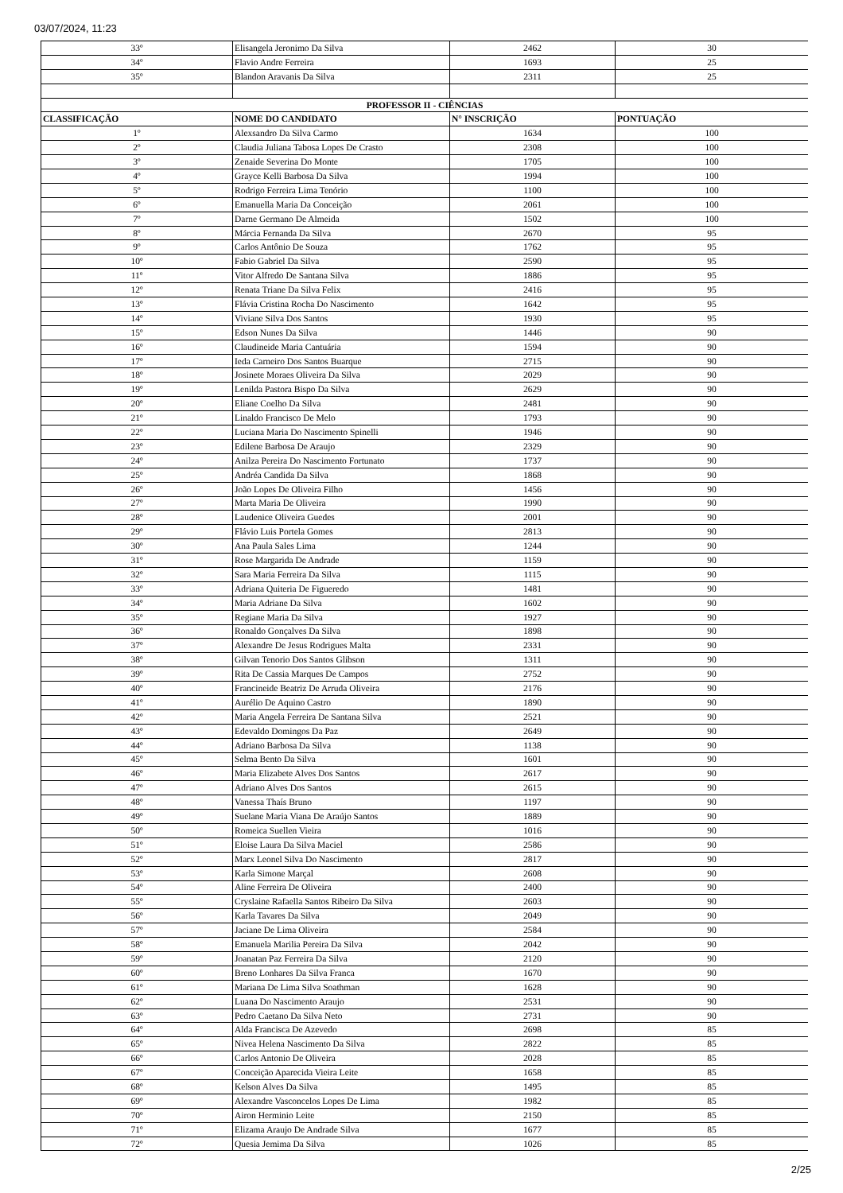03/07/2024, 11:23
| 33º | Elisangela Jeronimo Da Silva | 2462 | 30 |
| 34º | Flavio Andre Ferreira | 1693 | 25 |
| 35º | Blandon Aravanis Da Silva | 2311 | 25 |
| PROFESSOR II - CIÊNCIAS | | | |
| CLASSIFICAÇÃO | NOME DO CANDIDATO | N° INSCRIÇÃO | PONTUAÇÃO |
| 1º | Alexsandro Da Silva Carmo | 1634 | 100 |
| 2º | Claudia Juliana Tabosa Lopes De Crasto | 2308 | 100 |
| 3º | Zenaide Severina Do Monte | 1705 | 100 |
| 4º | Grayce Kelli Barbosa Da Silva | 1994 | 100 |
| 5º | Rodrigo Ferreira Lima Tenório | 1100 | 100 |
| 6º | Emanuella Maria Da Conceição | 2061 | 100 |
| 7º | Darne Germano De Almeida | 1502 | 100 |
| 8º | Márcia Fernanda Da Silva | 2670 | 95 |
| 9º | Carlos Antônio De Souza | 1762 | 95 |
| 10º | Fabio Gabriel Da Silva | 2590 | 95 |
| 11º | Vitor Alfredo De Santana Silva | 1886 | 95 |
| 12º | Renata Triane Da Silva Felix | 2416 | 95 |
| 13º | Flávia Cristina Rocha Do Nascimento | 1642 | 95 |
| 14º | Viviane Silva Dos Santos | 1930 | 95 |
| 15º | Edson Nunes Da Silva | 1446 | 90 |
| 16º | Claudineide Maria Cantuária | 1594 | 90 |
| 17º | Ieda Carneiro Dos Santos Buarque | 2715 | 90 |
| 18º | Josinete Moraes Oliveira Da Silva | 2029 | 90 |
| 19º | Lenilda Pastora Bispo Da Silva | 2629 | 90 |
| 20º | Eliane Coelho Da Silva | 2481 | 90 |
| 21º | Linaldo Francisco De Melo | 1793 | 90 |
| 22º | Luciana Maria Do Nascimento Spinelli | 1946 | 90 |
| 23º | Edilene Barbosa De Araujo | 2329 | 90 |
| 24º | Anilza Pereira Do Nascimento Fortunato | 1737 | 90 |
| 25º | Andréa Candida Da Silva | 1868 | 90 |
| 26º | João Lopes De Oliveira Filho | 1456 | 90 |
| 27º | Marta Maria De Oliveira | 1990 | 90 |
| 28º | Laudenice Oliveira Guedes | 2001 | 90 |
| 29º | Flávio Luis Portela Gomes | 2813 | 90 |
| 30º | Ana Paula Sales Lima | 1244 | 90 |
| 31º | Rose Margarida De Andrade | 1159 | 90 |
| 32º | Sara Maria Ferreira Da Silva | 1115 | 90 |
| 33º | Adriana Quiteria De Figueredo | 1481 | 90 |
| 34º | Maria Adriane Da Silva | 1602 | 90 |
| 35º | Regiane Maria Da Silva | 1927 | 90 |
| 36º | Ronaldo Gonçalves Da Silva | 1898 | 90 |
| 37º | Alexandre De Jesus Rodrigues Malta | 2331 | 90 |
| 38º | Gilvan Tenorio Dos Santos Glibson | 1311 | 90 |
| 39º | Rita De Cassia Marques De Campos | 2752 | 90 |
| 40º | Francineide Beatriz De Arruda Oliveira | 2176 | 90 |
| 41º | Aurélio De Aquino Castro | 1890 | 90 |
| 42º | Maria Angela Ferreira De Santana Silva | 2521 | 90 |
| 43º | Edevaldo Domingos Da Paz | 2649 | 90 |
| 44º | Adriano Barbosa Da Silva | 1138 | 90 |
| 45º | Selma Bento Da Silva | 1601 | 90 |
| 46º | Maria Elizabete Alves Dos Santos | 2617 | 90 |
| 47º | Adriano Alves Dos Santos | 2615 | 90 |
| 48º | Vanessa Thaís Bruno | 1197 | 90 |
| 49º | Suelane Maria Viana De Araújo Santos | 1889 | 90 |
| 50º | Romeica Suellen Vieira | 1016 | 90 |
| 51º | Eloise Laura Da Silva Maciel | 2586 | 90 |
| 52º | Marx Leonel Silva Do Nascimento | 2817 | 90 |
| 53º | Karla Simone Marçal | 2608 | 90 |
| 54º | Aline Ferreira De Oliveira | 2400 | 90 |
| 55º | Cryslaine Rafaella Santos Ribeiro Da Silva | 2603 | 90 |
| 56º | Karla Tavares Da Silva | 2049 | 90 |
| 57º | Jaciane De Lima Oliveira | 2584 | 90 |
| 58º | Emanuela Marilia Pereira Da Silva | 2042 | 90 |
| 59º | Joanatan Paz Ferreira Da Silva | 2120 | 90 |
| 60º | Breno Lonhares Da Silva Franca | 1670 | 90 |
| 61º | Mariana De Lima Silva Soathman | 1628 | 90 |
| 62º | Luana Do Nascimento Araujo | 2531 | 90 |
| 63º | Pedro Caetano Da Silva Neto | 2731 | 90 |
| 64º | Alda Francisca De Azevedo | 2698 | 85 |
| 65º | Nivea Helena Nascimento Da Silva | 2822 | 85 |
| 66º | Carlos Antonio De Oliveira | 2028 | 85 |
| 67º | Conceição Aparecida Vieira Leite | 1658 | 85 |
| 68º | Kelson Alves Da Silva | 1495 | 85 |
| 69º | Alexandre Vasconcelos Lopes De Lima | 1982 | 85 |
| 70º | Airon Herminio Leite | 2150 | 85 |
| 71º | Elizama Araujo De Andrade Silva | 1677 | 85 |
| 72º | Quesia Jemima Da Silva | 1026 | 85 |
2/25